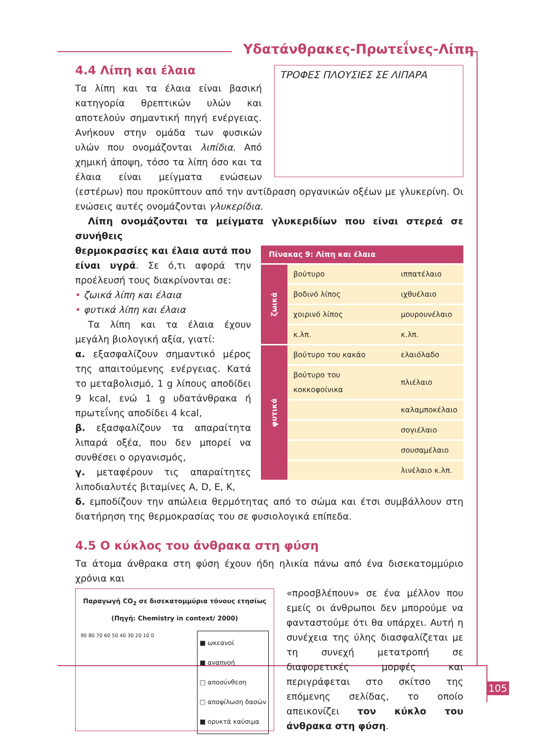Υδατάνθρακες-Πρωτεΐνες-Λίπη
ΤΡΟΦΕΣ ΠΛΟΥΣΙΕΣ ΣΕ ΛΙΠΑΡΑ
4.4 Λίπη και έλαια
Τα λίπη και τα έλαια είναι βασική κατηγορία θρεπτικών υλών και αποτελούν σημαντική πηγή ενέργειας. Ανήκουν στην ομάδα των φυσικών υλών που ονομάζονται λιπίδια. Από χημική άποψη, τόσο τα λίπη όσο και τα έλαια είναι μείγματα ενώσεων (εστέρων) που προκύπτουν από την αντίδραση οργανικών οξέων με γλυκερίνη. Οι ενώσεις αυτές ονομάζονται γλυκερίδια.
Λίπη ονομάζονται τα μείγματα γλυκεριδίων που είναι στερεά σε συνήθεις
| Πίνακας 9: Λίπη και έλαια | | |
| --- | --- | --- |
| ζωικά | βούτυρο | ιππατέλαιο |
| | βοδινό λίπος | ιχθυέλαιο |
| | χοιρινό λίπος | μουρουνέλαιο |
| | κ.λπ. | κ.λπ. |
| φυτικά | βούτυρο του κακάο | ελαιόλαδο |
| | βούτυρο του κοκκοφοίνικα | πλιέλαιο |
| | | καλαμποκέλαιο |
| | | σογιέλαιο |
| | | σουσαμέλαιο |
| | | λινέλαιο κ.λπ. |
θερμοκρασίες και έλαια αυτά που είναι υγρά. Σε ό,τι αφορά την προέλευσή τους διακρίνονται σε:
• ζωικά λίπη και έλαια
• φυτικά λίπη και έλαια
Τα λίπη και τα έλαια έχουν μεγάλη βιολογική αξία, γιατί:
α. εξασφαλίζουν σημαντικό μέρος της απαιτούμενης ενέργειας. Κατά το μεταβολισμό, 1 g λίπους αποδίδει 9 kcal, ενώ 1 g υδατάνθρακα ή πρωτεΐνης αποδίδει 4 kcal,
β. εξασφαλίζουν τα απαραίτητα λιπαρά οξέα, που δεν μπορεί να συνθέσει ο οργανισμός,
γ. μεταφέρουν τις απαραίτητες λιποδιαλυτές βιταμίνες A, D, E, K,
δ. εμποδίζουν την απώλεια θερμότητας από το σώμα και έτσι συμβάλλουν στη διατήρηση της θερμοκρασίας του σε φυσιολογικά επίπεδα.
4.5 Ο κύκλος του άνθρακα στη φύση
Τα άτομα άνθρακα στη φύση έχουν ήδη ηλικία πάνω από ένα δισεκατομμύριο χρόνια και
Παραγωγή CO<sub>2</sub> σε δισεκατομμύρια τόνους ετησίως
(Πηγή: Chemistry in context/ 2000)
■ ωκεανοί
■ αναπνοή
□ αποσύνθεση
□ αποψίλωση δασών
■ ορυκτά καύσιμα
90 80 70 60 50 40 30 20 10 0
«προσβλέπουν» σε ένα μέλλον που εμείς οι άνθρωποι δεν μπορούμε να φανταστούμε ότι θα υπάρχει. Αυτή η συνέχεια της ύλης διασφαλίζεται με τη συνεχή μετατροπή σε διαφορετικές μορφές και περιγράφεται στο σκίτσο της επόμενης σελίδας, το οποίο απεικονίζει τον κύκλο του άνθρακα στη φύση.
105